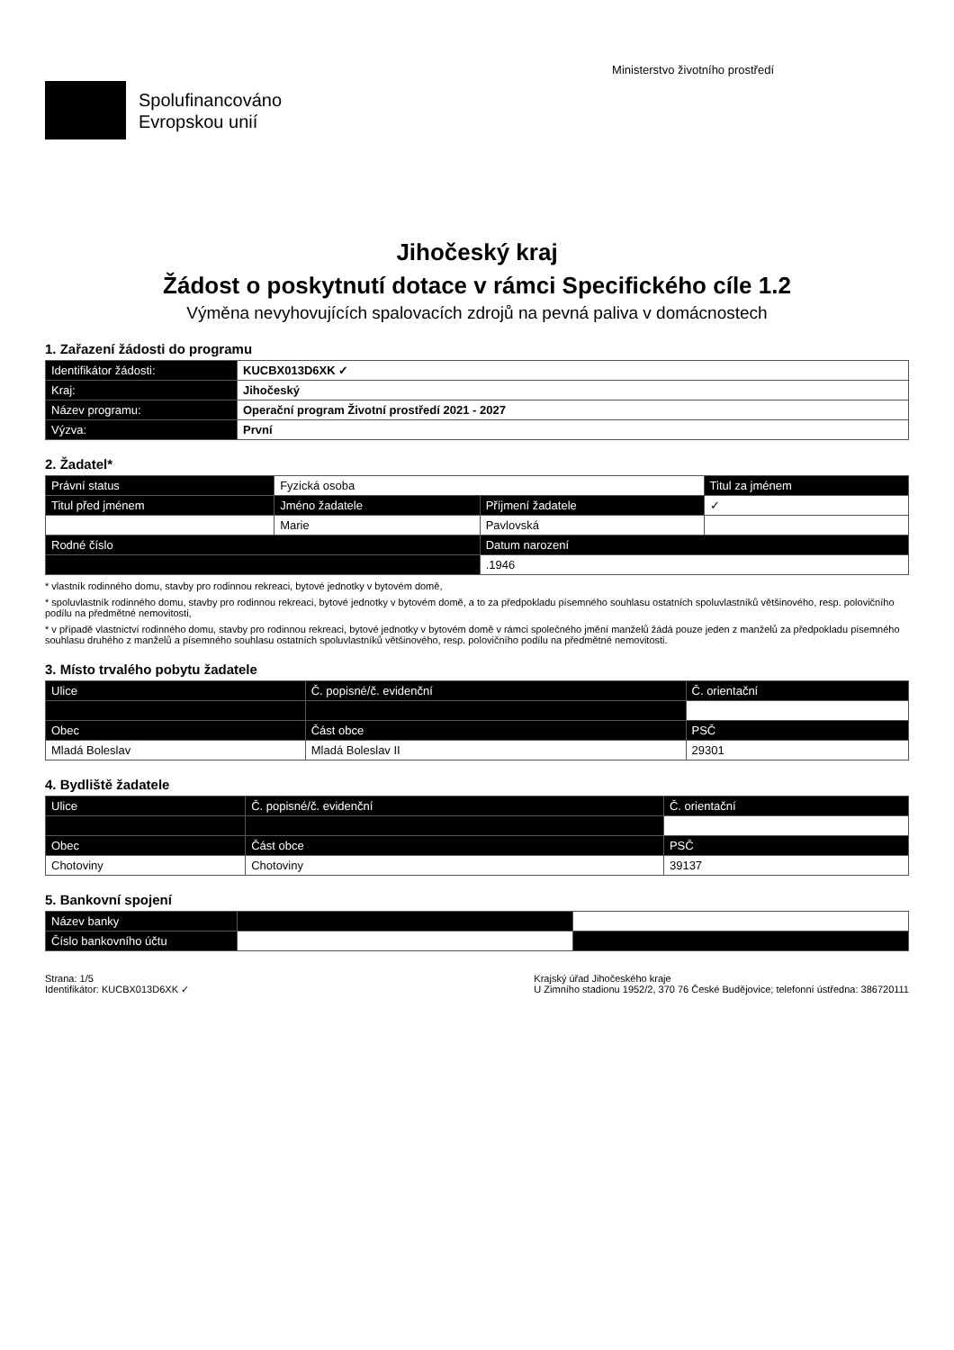Spolufinancováno
Evropskou unií
Ministerstvo životního prostředí
Jihočeský kraj
Žádost o poskytnutí dotace v rámci Specifického cíle 1.2
Výměna nevyhovujících spalovacích zdrojů na pevná paliva v domácnostech
1. Zařazení žádosti do programu
| Identifikátor žádosti: | KUCBX013D6XK ✓ |
| Kraj: | Jihočeský |
| Název programu: | Operační program Životní prostředí 2021 - 2027 |
| Výzva: | První |
2. Žadatel*
| Právní status | Fyzická osoba | | Titul za jménem |
| Titul před jménem | Jméno žadatele | Příjmení žadatele | ✓ |
| | Marie | Pavlovská | |
| Rodné číslo | | Datum narození | |
| | | .1946 | |
* vlastník rodinného domu, stavby pro rodinnou rekreaci, bytové jednotky v bytovém domě,
* spoluvlastník rodinného domu, stavby pro rodinnou rekreaci, bytové jednotky v bytovém domě, a to za předpokladu písemného souhlasu ostatních spoluvlastníků většinového, resp. polovičního podílu na předmětné nemovitosti,
* v případě vlastnictví rodinného domu, stavby pro rodinnou rekreaci, bytové jednotky v bytovém domě v rámci společného jmění manželů žádá pouze jeden z manželů za předpokladu písemného souhlasu druhého z manželů a písemného souhlasu ostatních spoluvlastníků většinového, resp. polovičního podílu na předmětné nemovitosti.
3. Místo trvalého pobytu žadatele
| Ulice | Č. popisné/č. evidenční | Č. orientační |
| --- | --- | --- |
| Obec | Část obce | PSČ |
| Mladá Boleslav | Mladá Boleslav II | 29301 |
4. Bydliště žadatele
| Ulice | Č. popisné/č. evidenční | Č. orientační |
| --- | --- | --- |
| Obec | Část obce | PSČ |
| Chotoviny | Chotoviny | 39137 |
5. Bankovní spojení
| Název banky | | |
| Číslo bankovního účtu | | |
Strana: 1/5
Identifikátor: KUCBX013D6XK ✓
Krajský úřad Jihočeského kraje
U Zimního stadionu 1952/2, 370 76 České Budějovice; telefonní ústředna: 386720111